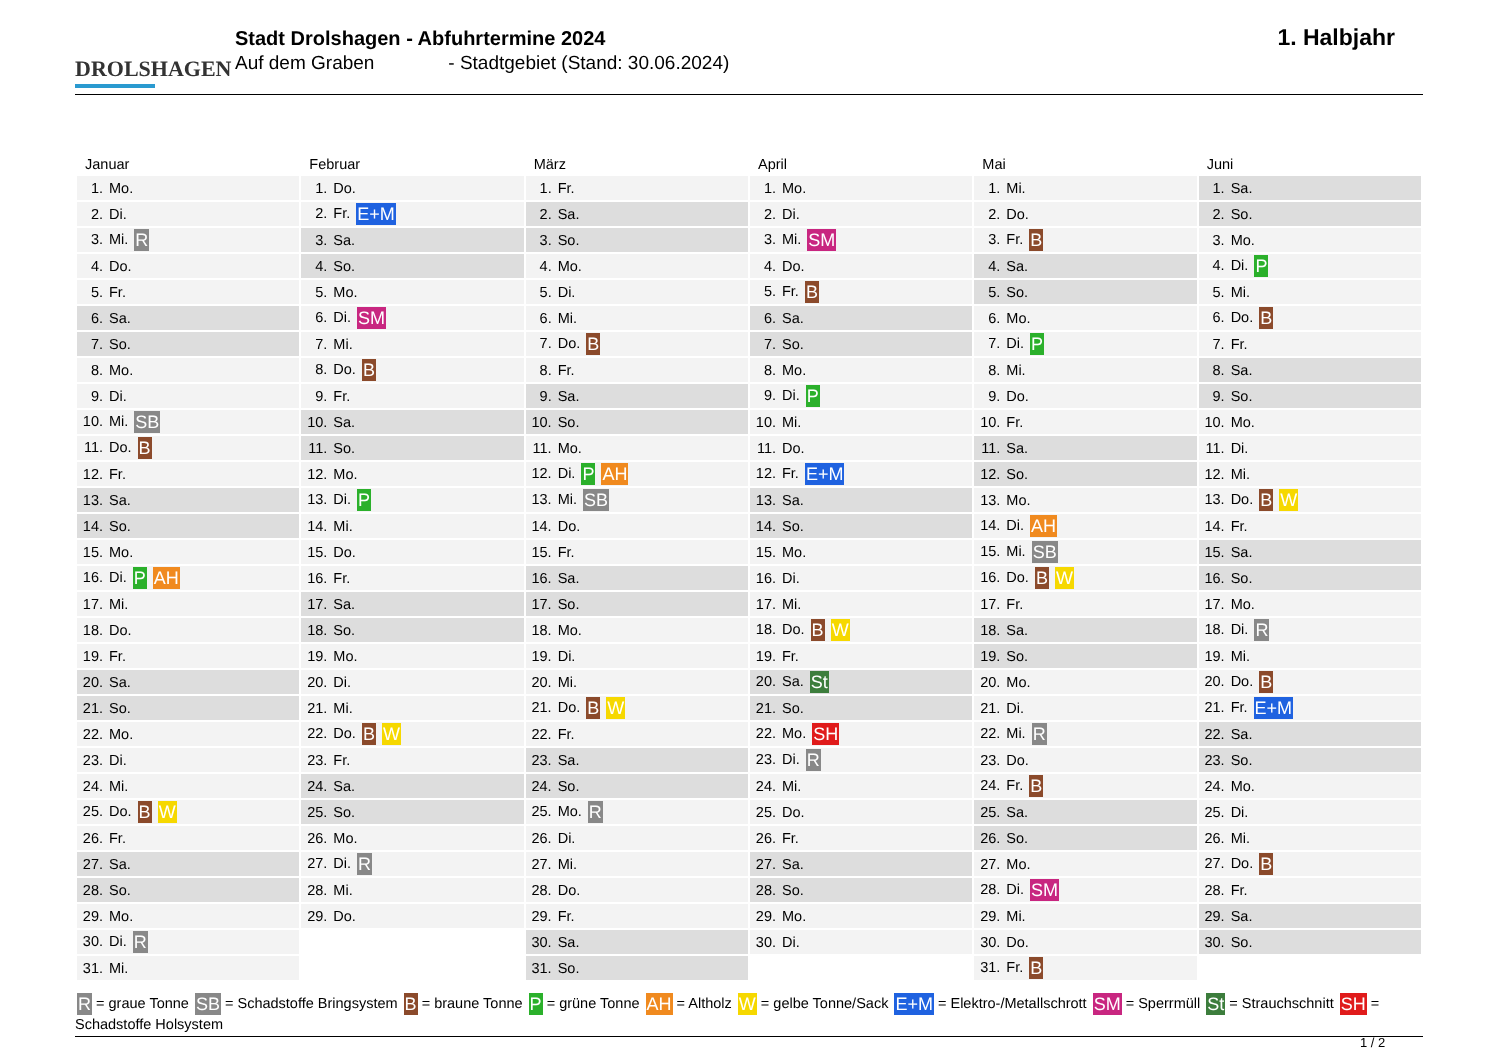DROLSHAGEN
Stadt Drolshagen - Abfuhrtermine 2024
Auf dem Graben - Stadtgebiet (Stand: 30.06.2024)
1. Halbjahr
| Januar | Februar | März | April | Mai | Juni |
| --- | --- | --- | --- | --- | --- |
| 1. Mo. | 1. Do. | 1. Fr. | 1. Mo. | 1. Mi. | 1. Sa. |
| 2. Di. | 2. Fr. E+M | 2. Sa. | 2. Di. | 2. Do. | 2. So. |
| 3. Mi. R | 3. Sa. | 3. So. | 3. Mi. SM | 3. Fr. B | 3. Mo. |
| 4. Do. | 4. So. | 4. Mo. | 4. Do. | 4. Sa. | 4. Di. P |
| 5. Fr. | 5. Mo. | 5. Di. | 5. Fr. B | 5. So. | 5. Mi. |
| 6. Sa. | 6. Di. SM | 6. Mi. | 6. Sa. | 6. Mo. | 6. Do. B |
| 7. So. | 7. Mi. | 7. Do. B | 7. So. | 7. Di. P | 7. Fr. |
| 8. Mo. | 8. Do. B | 8. Fr. | 8. Mo. | 8. Mi. | 8. Sa. |
| 9. Di. | 9. Fr. | 9. Sa. | 9. Di. P | 9. Do. | 9. So. |
| 10. Mi. SB | 10. Sa. | 10. So. | 10. Mi. | 10. Fr. | 10. Mo. |
| 11. Do. B | 11. So. | 11. Mo. | 11. Do. | 11. Sa. | 11. Di. |
| 12. Fr. | 12. Mo. | 12. Di. P AH | 12. Fr. E+M | 12. So. | 12. Mi. |
| 13. Sa. | 13. Di. P | 13. Mi. SB | 13. Sa. | 13. Mo. | 13. Do. B W |
| 14. So. | 14. Mi. | 14. Do. | 14. So. | 14. Di. AH | 14. Fr. |
| 15. Mo. | 15. Do. | 15. Fr. | 15. Mo. | 15. Mi. SB | 15. Sa. |
| 16. Di. P AH | 16. Fr. | 16. Sa. | 16. Di. | 16. Do. B W | 16. So. |
| 17. Mi. | 17. Sa. | 17. So. | 17. Mi. | 17. Fr. | 17. Mo. |
| 18. Do. | 18. So. | 18. Mo. | 18. Do. B W | 18. Sa. | 18. Di. R |
| 19. Fr. | 19. Mo. | 19. Di. | 19. Fr. | 19. So. | 19. Mi. |
| 20. Sa. | 20. Di. | 20. Mi. | 20. Sa. St | 20. Mo. | 20. Do. B |
| 21. So. | 21. Mi. | 21. Do. B W | 21. So. | 21. Di. | 21. Fr. E+M |
| 22. Mo. | 22. Do. B W | 22. Fr. | 22. Mo. SH | 22. Mi. R | 22. Sa. |
| 23. Di. | 23. Fr. | 23. Sa. | 23. Di. R | 23. Do. | 23. So. |
| 24. Mi. | 24. Sa. | 24. So. | 24. Mi. | 24. Fr. B | 24. Mo. |
| 25. Do. B W | 25. So. | 25. Mo. R | 25. Do. | 25. Sa. | 25. Di. |
| 26. Fr. | 26. Mo. | 26. Di. | 26. Fr. | 26. So. | 26. Mi. |
| 27. Sa. | 27. Di. R | 27. Mi. | 27. Sa. | 27. Mo. | 27. Do. B |
| 28. So. | 28. Mi. | 28. Do. | 28. So. | 28. Di. SM | 28. Fr. |
| 29. Mo. | 29. Do. | 29. Fr. | 29. Mo. | 29. Mi. | 29. Sa. |
| 30. Di. R | | 30. Sa. | 30. Di. | 30. Do. | 30. So. |
| 31. Mi. | | 31. So. | | 31. Fr. B | |
R = graue Tonne SB = Schadstoffe Bringsystem B = braune Tonne P = grüne Tonne AH = Altholz W = gelbe Tonne/Sack E+M = Elektro-/Metallschrott SM = Sperrmüll St = Strauchschnitt SH = Schadstoffe Holsystem
1 / 2